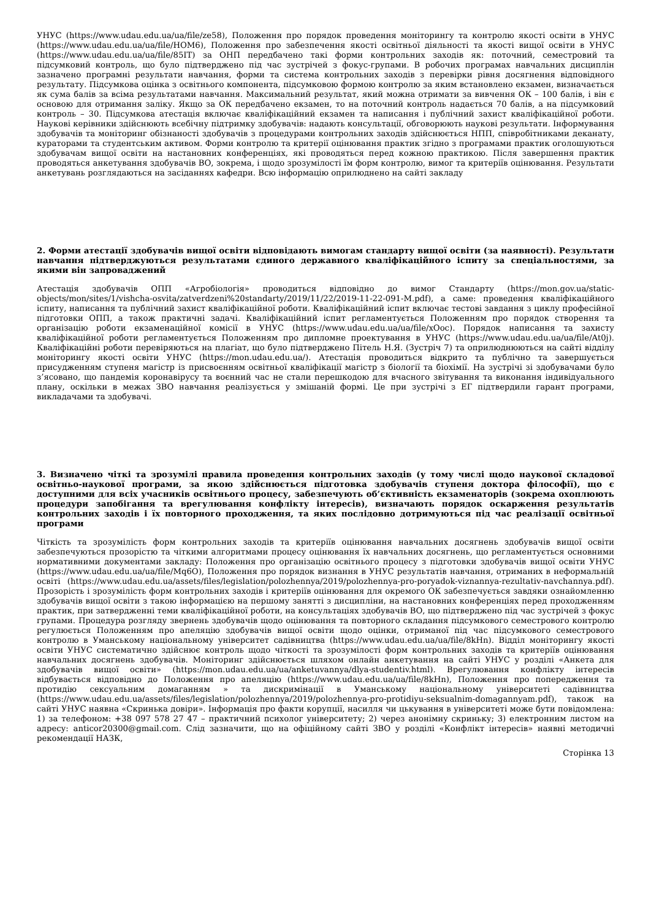УНУС (https://www.udau.edu.ua/ua/file/ze58), Положення про порядок проведення моніторингу та контролю якості освіти в УНУС (https://www.udau.edu.ua/ua/file/HOM6), Положення про забезпечення якості освітньої діяльності та якості вищої освіти в УНУС (https://www.udau.edu.ua/ua/file/85IT) за ОНП передбачено такі форми контрольних заходів як: поточний, семестровий та підсумковий контроль, що було підтверджено під час зустрічей з фокус-групами. В робочих програмах навчальних дисциплін зазначено програмні результати навчання, форми та система контрольних заходів з перевірки рівня досягнення відповідного результату. Підсумкова оцінка з освітнього компонента, підсумковою формою контролю за яким встановлено екзамен, визначається як сума балів за всіма результатами навчання. Максимальний результат, який можна отримати за вивчення ОК – 100 балів, і він є основою для отримання заліку. Якщо за ОК передбачено екзамен, то на поточний контроль надається 70 балів, а на підсумковий контроль – 30. Підсумкова атестація включає кваліфікаційний екзамен та написання і публічний захист кваліфікаційної роботи. Наукові керівники здійснюють всебічну підтримку здобувачів: надають консультації, обговорюють наукові результати. Інформування здобувачів та моніторинг обізнаності здобувачів з процедурами контрольних заходів здійснюється НПП, співробітниками деканату, кураторами та студентським активом. Форми контролю та критерії оцінювання практик згідно з програмами практик оголошуються здобувачам вищої освіти на настановних конференціях, які проводяться перед кожною практикою. Після завершення практик проводяться анкетування здобувачів ВО, зокрема, і щодо зрозумілості їм форм контролю, вимог та критеріїв оцінювання. Результати анкетувань розглядаються на засіданнях кафедри. Всю інформацію оприлюднено на сайті закладу
2. Форми атестації здобувачів вищої освіти відповідають вимогам стандарту вищої освіти (за наявності). Результати навчання підтверджуються результатами єдиного державного кваліфікаційного іспиту за спеціальностями, за якими він запроваджений
Атестація здобувачів ОПП «Агробіологія» проводиться відповідно до вимог Стандарту (https://mon.gov.ua/static-objects/mon/sites/1/vishcha-osvita/zatverdzeni%20standarty/2019/11/22/2019-11-22-091-M.pdf), а саме: проведення кваліфікаційного іспиту, написання та публічний захист кваліфікаційної роботи. Кваліфікаційний іспит включає тестові завдання з циклу професійної підготовки ОПП, а також практичні задачі. Кваліфікаційний іспит регламентується Положенням про порядок створення та організацію роботи екзаменаційної комісії в УНУС (https://www.udau.edu.ua/ua/file/xOoc). Порядок написання та захисту кваліфікаційної роботи регламентується Положенням про дипломне проектування в УНУС (https://www.udau.edu.ua/ua/file/At0j). Кваліфікаційні роботи перевіряються на плагіат, що було підтверджено Пітель Н.Я. (Зустріч 7) та оприлюднюються на сайті відділу моніторингу якості освіти УНУС (https://mon.udau.edu.ua/). Атестація проводиться відкрито та публічно та завершується присудженням ступеня магістр із присвоєнням освітньої кваліфікації магістр з біології та біохімії. На зустрічі зі здобувачами було з’ясовано, що пандемія коронавірусу та воєнний час не стали перешкодою для вчасного звітування та виконання індивідуального плану, оскільки в межах ЗВО навчання реалізується у змішаній формі. Це при зустрічі з ЕГ підтвердили гарант програми, викладачами та здобувачі.
3. Визначено чіткі та зрозумілі правила проведення контрольних заходів (у тому числі щодо наукової складової освітньо-наукової програми, за якою здійснюється підготовка здобувачів ступеня доктора філософії), що є доступними для всіх учасників освітнього процесу, забезпечують об’єктивність екзаменаторів (зокрема охоплюють процедури запобігання та врегулювання конфлікту інтересів), визначають порядок оскарження результатів контрольних заходів і їх повторного проходження, та яких послідовно дотримуються під час реалізації освітньої програми
Чіткість та зрозумілість форм контрольних заходів та критеріїв оцінювання навчальних досягнень здобувачів вищої освіти забезпечуються прозорістю та чіткими алгоритмами процесу оцінювання їх навчальних досягнень, що регламентується основними нормативними документами закладу: Положення про організацію освітнього процесу з підготовки здобувачів вищої освіти УНУС (https://www.udau.edu.ua/ua/file/Mq6O), Положення про порядок визнання в УНУС результатів навчання, отриманих в неформальній освіті (https://www.udau.edu.ua/assets/files/legislation/polozhennya/2019/polozhennya-pro-poryadok-viznannya-rezultativ-navchannya.pdf). Прозорість і зрозумілість форм контрольних заходів і критеріїв оцінювання для окремого ОК забезпечується завдяки ознайомленню здобувачів вищої освіти з такою інформацією на першому занятті з дисципліни, на настановних конференціях перед проходженням практик, при затвердженні теми кваліфікаційної роботи, на консультаціях здобувачів ВО, що підтверджено під час зустрічей з фокус групами. Процедура розгляду звернень здобувачів щодо оцінювання та повторного складання підсумкового семестрового контролю регулюється Положенням про апеляцію здобувачів вищої освіти щодо оцінки, отриманої під час підсумкового семестрового контролю в Уманському національному університет садівництва (https://www.udau.edu.ua/ua/file/8kHn). Відділ моніторингу якості освіти УНУС систематично здійснює контроль щодо чіткості та зрозумілості форм контрольних заходів та критеріїв оцінювання навчальних досягнень здобувачів. Моніторинг здійснюється шляхом онлайн анкетування на сайті УНУС у розділі «Анкета для здобувачів вищої освіти» (https://mon.udau.edu.ua/ua/anketuvannya/dlya-studentiv.html). Врегулювання конфлікту інтересів відбувається відповідно до Положення про апеляцію (https://www.udau.edu.ua/ua/file/8kHn), Положення про попередження та протидію сексуальним домаганням » та дискримінації в Уманському національному університеті садівництва (https://www.udau.edu.ua/assets/files/legislation/polozhennya/2019/polozhennya-pro-protidiyu-seksualnim-domagannyam.pdf), також на сайті УНУС наявна «Скринька довіри». Інформація про факти корупції, насилля чи цькування в університеті може бути повідомлена: 1) за телефоном: +38 097 578 27 47 – практичний психолог університету; 2) через анонімну скриньку; 3) електронним листом на адресу: anticor20300@gmail.com. Слід зазначити, що на офіційному сайті ЗВО у розділі «Конфлікт інтересів» наявні методичні рекомендації НАЗК,
Сторінка 13